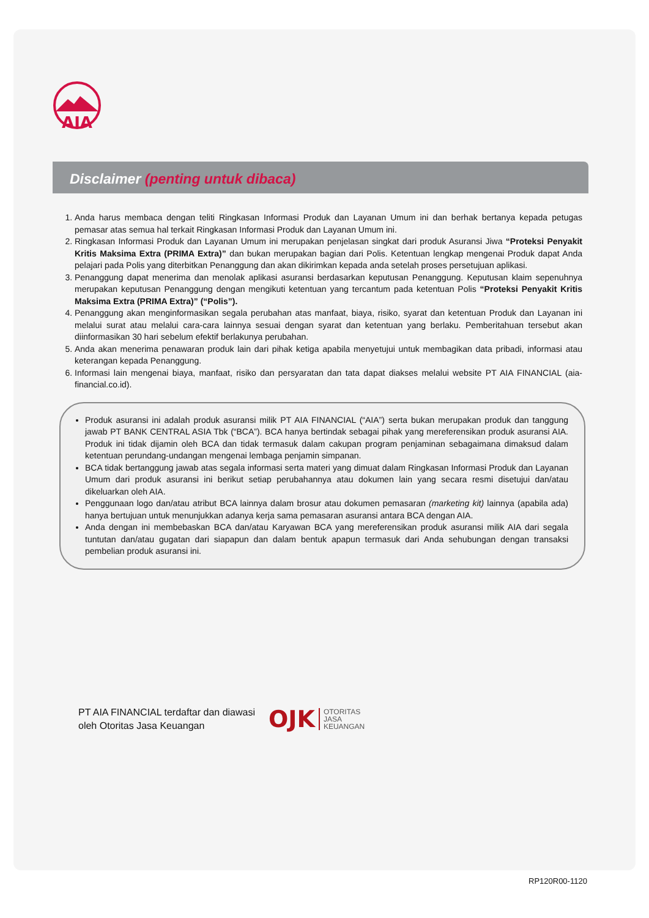AIA
Disclaimer (penting untuk dibaca)
1. Anda harus membaca dengan teliti Ringkasan Informasi Produk dan Layanan Umum ini dan berhak bertanya kepada petugas pemasar atas semua hal terkait Ringkasan Informasi Produk dan Layanan Umum ini.
2. Ringkasan Informasi Produk dan Layanan Umum ini merupakan penjelasan singkat dari produk Asuransi Jiwa “Proteksi Penyakit Kritis Maksima Extra (PRIMA Extra)” dan bukan merupakan bagian dari Polis. Ketentuan lengkap mengenai Produk dapat Anda pelajari pada Polis yang diterbitkan Penanggung dan akan dikirimkan kepada anda setelah proses persetujuan aplikasi.
3. Penanggung dapat menerima dan menolak aplikasi asuransi berdasarkan keputusan Penanggung. Keputusan klaim sepenuhnya merupakan keputusan Penanggung dengan mengikuti ketentuan yang tercantum pada ketentuan Polis “Proteksi Penyakit Kritis Maksima Extra (PRIMA Extra)” (“Polis”).
4. Penanggung akan menginformasikan segala perubahan atas manfaat, biaya, risiko, syarat dan ketentuan Produk dan Layanan ini melalui surat atau melalui cara-cara lainnya sesuai dengan syarat dan ketentuan yang berlaku. Pemberitahuan tersebut akan diinformasikan 30 hari sebelum efektif berlakunya perubahan.
5. Anda akan menerima penawaran produk lain dari pihak ketiga apabila menyetujui untuk membagikan data pribadi, informasi atau keterangan kepada Penanggung.
6. Informasi lain mengenai biaya, manfaat, risiko dan persyaratan dan tata dapat diakses melalui website PT AIA FINANCIAL (aia-financial.co.id).
Produk asuransi ini adalah produk asuransi milik PT AIA FINANCIAL (“AIA”) serta bukan merupakan produk dan tanggung jawab PT BANK CENTRAL ASIA Tbk (“BCA”). BCA hanya bertindak sebagai pihak yang mereferensikan produk asuransi AIA. Produk ini tidak dijamin oleh BCA dan tidak termasuk dalam cakupan program penjaminan sebagaimana dimaksud dalam ketentuan perundang-undangan mengenai lembaga penjamin simpanan.
BCA tidak bertanggung jawab atas segala informasi serta materi yang dimuat dalam Ringkasan Informasi Produk dan Layanan Umum dari produk asuransi ini berikut setiap perubahannya atau dokumen lain yang secara resmi disetujui dan/atau dikeluarkan oleh AIA.
Penggunaan logo dan/atau atribut BCA lainnya dalam brosur atau dokumen pemasaran (marketing kit) lainnya (apabila ada) hanya bertujuan untuk menunjukkan adanya kerja sama pemasaran asuransi antara BCA dengan AIA.
Anda dengan ini membebaskan BCA dan/atau Karyawan BCA yang mereferensikan produk asuransi milik AIA dari segala tuntutan dan/atau gugatan dari siapapun dan dalam bentuk apapun termasuk dari Anda sehubungan dengan transaksi pembelian produk asuransi ini.
PT AIA FINANCIAL terdaftar dan diawasi
oleh Otoritas Jasa Keuangan
OJK
OTORITAS
JASA
KEUANGAN
RP120R00-1120